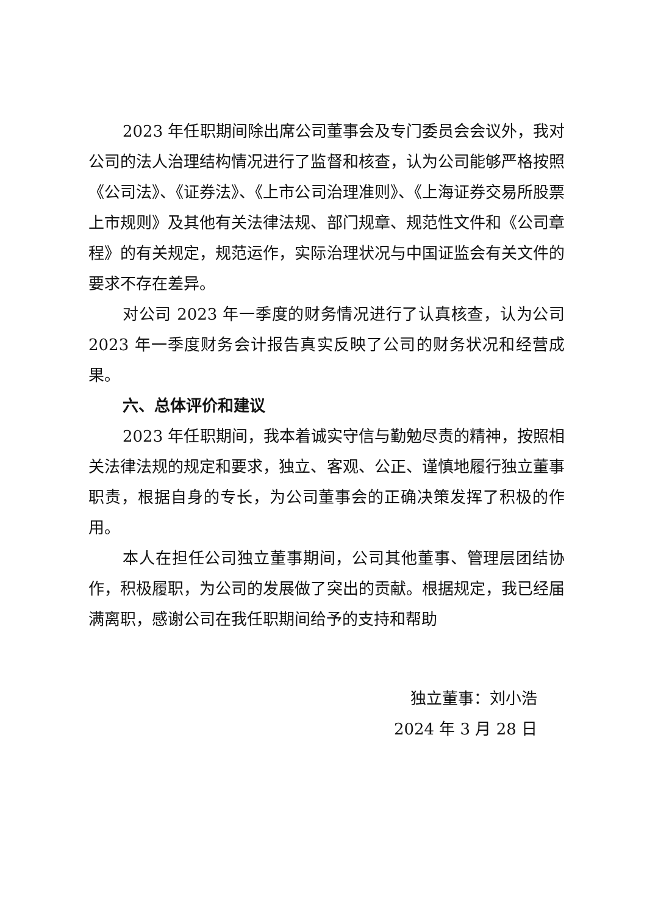2023 年任职期间除出席公司董事会及专门委员会会议外，我对公司的法人治理结构情况进行了监督和核查，认为公司能够严格按照《公司法》、《证券法》、《上市公司治理准则》、《上海证券交易所股票上市规则》及其他有关法律法规、部门规章、规范性文件和《公司章程》的有关规定，规范运作，实际治理状况与中国证监会有关文件的要求不存在差异。
对公司 2023 年一季度的财务情况进行了认真核查，认为公司 2023 年一季度财务会计报告真实反映了公司的财务状况和经营成果。
六、总体评价和建议
2023 年任职期间，我本着诚实守信与勤勉尽责的精神，按照相关法律法规的规定和要求，独立、客观、公正、谨慎地履行独立董事职责，根据自身的专长，为公司董事会的正确决策发挥了积极的作用。
本人在担任公司独立董事期间，公司其他董事、管理层团结协作，积极履职，为公司的发展做了突出的贡献。根据规定，我已经届满离职，感谢公司在我任职期间给予的支持和帮助
独立董事：刘小浩
2024 年 3 月 28 日